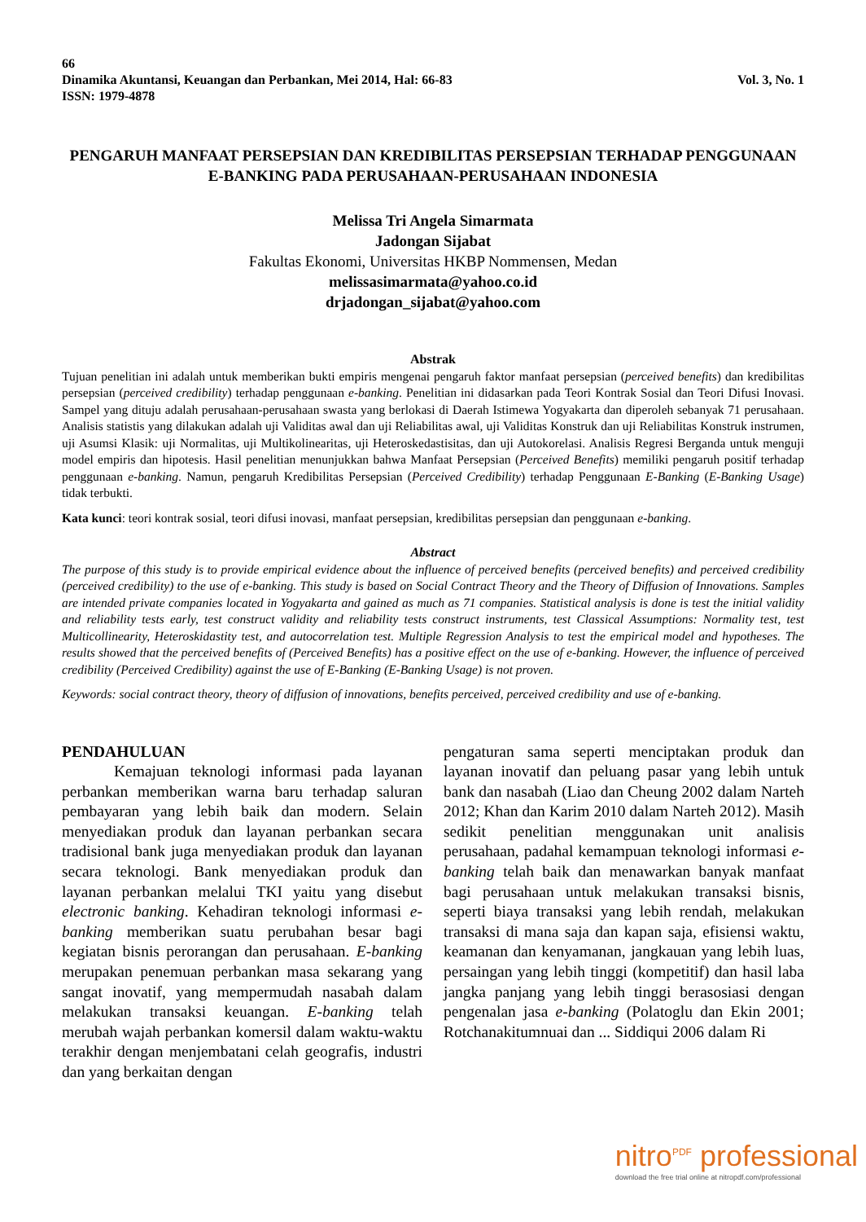66
Dinamika Akuntansi, Keuangan dan Perbankan, Mei 2014, Hal: 66-83 Vol. 3, No. 1
ISSN: 1979-4878
PENGARUH MANFAAT PERSEPSIAN DAN KREDIBILITAS PERSEPSIAN TERHADAP PENGGUNAAN E-BANKING PADA PERUSAHAAN-PERUSAHAAN INDONESIA
Melissa Tri Angela Simarmata
Jadongan Sijabat
Fakultas Ekonomi, Universitas HKBP Nommensen, Medan
melissasimarmata@yahoo.co.id
drjadongan_sijabat@yahoo.com
Abstrak
Tujuan penelitian ini adalah untuk memberikan bukti empiris mengenai pengaruh faktor manfaat persepsian (perceived benefits) dan kredibilitas persepsian (perceived credibility) terhadap penggunaan e-banking. Penelitian ini didasarkan pada Teori Kontrak Sosial dan Teori Difusi Inovasi. Sampel yang dituju adalah perusahaan-perusahaan swasta yang berlokasi di Daerah Istimewa Yogyakarta dan diperoleh sebanyak 71 perusahaan. Analisis statistis yang dilakukan adalah uji Validitas awal dan uji Reliabilitas awal, uji Validitas Konstruk dan uji Reliabilitas Konstruk instrumen, uji Asumsi Klasik: uji Normalitas, uji Multikolinearitas, uji Heteroskedastisitas, dan uji Autokorelasi. Analisis Regresi Berganda untuk menguji model empiris dan hipotesis. Hasil penelitian menunjukkan bahwa Manfaat Persepsian (Perceived Benefits) memiliki pengaruh positif terhadap penggunaan e-banking. Namun, pengaruh Kredibilitas Persepsian (Perceived Credibility) terhadap Penggunaan E-Banking (E-Banking Usage) tidak terbukti.
Kata kunci: teori kontrak sosial, teori difusi inovasi, manfaat persepsian, kredibilitas persepsian dan penggunaan e-banking.
Abstract
The purpose of this study is to provide empirical evidence about the influence of perceived benefits (perceived benefits) and perceived credibility (perceived credibility) to the use of e-banking. This study is based on Social Contract Theory and the Theory of Diffusion of Innovations. Samples are intended private companies located in Yogyakarta and gained as much as 71 companies. Statistical analysis is done is test the initial validity and reliability tests early, test construct validity and reliability tests construct instruments, test Classical Assumptions: Normality test, test Multicollinearity, Heteroskidastity test, and autocorrelation test. Multiple Regression Analysis to test the empirical model and hypotheses. The results showed that the perceived benefits of (Perceived Benefits) has a positive effect on the use of e-banking. However, the influence of perceived credibility (Perceived Credibility) against the use of E-Banking (E-Banking Usage) is not proven.
Keywords: social contract theory, theory of diffusion of innovations, benefits perceived, perceived credibility and use of e-banking.
PENDAHULUAN
Kemajuan teknologi informasi pada layanan perbankan memberikan warna baru terhadap saluran pembayaran yang lebih baik dan modern. Selain menyediakan produk dan layanan perbankan secara tradisional bank juga menyediakan produk dan layanan secara teknologi. Bank menyediakan produk dan layanan perbankan melalui TKI yaitu yang disebut electronic banking. Kehadiran teknologi informasi e-banking memberikan suatu perubahan besar bagi kegiatan bisnis perorangan dan perusahaan. E-banking merupakan penemuan perbankan masa sekarang yang sangat inovatif, yang mempermudah nasabah dalam melakukan transaksi keuangan. E-banking telah merubah wajah perbankan komersil dalam waktu-waktu terakhir dengan menjembatani celah geografis, industri dan yang berkaitan dengan
pengaturan sama seperti menciptakan produk dan layanan inovatif dan peluang pasar yang lebih untuk bank dan nasabah (Liao dan Cheung 2002 dalam Narteh 2012; Khan dan Karim 2010 dalam Narteh 2012). Masih sedikit penelitian menggunakan unit analisis perusahaan, padahal kemampuan teknologi informasi e-banking telah baik dan menawarkan banyak manfaat bagi perusahaan untuk melakukan transaksi bisnis, seperti biaya transaksi yang lebih rendah, melakukan transaksi di mana saja dan kapan saja, efisiensi waktu, keamanan dan kenyamanan, jangkauan yang lebih luas, persaingan yang lebih tinggi (kompetitif) dan hasil laba jangka panjang yang lebih tinggi berasosiasi dengan pengenalan jasa e-banking (Polatoglu dan Ekin 2001; Rotchanakitumnuai dan ... Siddiqui 2006 dalam Ri
nitro<sup>PDF</sup> professional
download the free trial online at nitropdf.com/professional